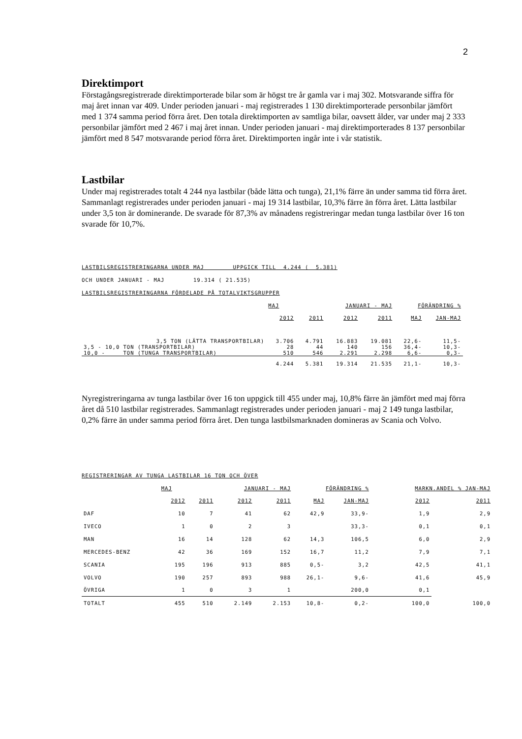2
Direktimport
Förstagångsregistrerade direktimporterade bilar som är högst tre år gamla var i maj 302. Motsvarande siffra för maj året innan var 409. Under perioden januari - maj registrerades 1 130 direktimporterade personbilar jämfört med 1 374 samma period förra året. Den totala direktimporten av samtliga bilar, oavsett ålder, var under maj 2 333 personbilar jämfört med 2 467 i maj året innan. Under perioden januari - maj direktimporterades 8 137 personbilar jämfört med 8 547 motsvarande period förra året. Direktimporten ingår inte i vår statistik.
Lastbilar
Under maj registrerades totalt 4 244 nya lastbilar (både lätta och tunga), 21,1% färre än under samma tid förra året. Sammanlagt registrerades under perioden januari - maj 19 314 lastbilar, 10,3% färre än förra året. Lätta lastbilar under 3,5 ton är dominerande. De svarade för 87,3% av månadens registreringar medan tunga lastbilar över 16 ton svarade för 10,7%.
LASTBILSREGISTRERINGARNA UNDER MAJ UPPGICK TILL 4.244 ( 5.381)
OCH UNDER JANUARI - MAJ 19.314 ( 21.535)
LASTBILSREGISTRERINGARNA FÖRDELADE PÅ TOTALVIKTSGRUPPER
| | MAJ | | JANUARI - MAJ | | FÖRÄNDRING % | |
| --- | --- | --- | --- | --- | --- | --- |
| | 2012 | 2011 | 2012 | 2011 | MAJ | JAN-MAJ |
| 3,5 TON (LÄTTA TRANSPORTBILAR) | 3.706 | 4.791 | 16.883 | 19.081 | 22,6- | 11,5- |
| 3,5 - 10,0 TON (TRANSPORTBILAR) | 28 | 44 | 140 | 156 | 36,4- | 10,3- |
| 10,0 - TON (TUNGA TRANSPORTBILAR) | 510 | 546 | 2.291 | 2.298 | 6,6- | 0,3- |
| | 4.244 | 5.381 | 19.314 | 21.535 | 21,1- | 10,3- |
Nyregistreringarna av tunga lastbilar över 16 ton uppgick till 455 under maj, 10,8% färre än jämfört med maj förra året då 510 lastbilar registrerades. Sammanlagt registrerades under perioden januari - maj 2 149 tunga lastbilar, 0,2% färre än under samma period förra året. Den tunga lastbilsmarknaden domineras av Scania och Volvo.
REGISTRERINGAR AV TUNGA LASTBILAR 16 TON OCH ÖVER
| | MAJ | | JANUARI - MAJ | | FÖRÄNDRING % | | MARKN.ANDEL % JAN-MAJ | |
| --- | --- | --- | --- | --- | --- | --- | --- | --- |
| | 2012 | 2011 | 2012 | 2011 | MAJ | JAN-MAJ | 2012 | 2011 |
| DAF | 10 | 7 | 41 | 62 | 42,9 | 33,9- | 1,9 | 2,9 |
| IVECO | 1 | 0 | 2 | 3 | | 33,3- | 0,1 | 0,1 |
| MAN | 16 | 14 | 128 | 62 | 14,3 | 106,5 | 6,0 | 2,9 |
| MERCEDES-BENZ | 42 | 36 | 169 | 152 | 16,7 | 11,2 | 7,9 | 7,1 |
| SCANIA | 195 | 196 | 913 | 885 | 0,5- | 3,2 | 42,5 | 41,1 |
| VOLVO | 190 | 257 | 893 | 988 | 26,1- | 9,6- | 41,6 | 45,9 |
| ÖVRIGA | 1 | 0 | 3 | 1 | | 200,0 | 0,1 | |
| TOTALT | 455 | 510 | 2.149 | 2.153 | 10,8- | 0,2- | 100,0 | 100,0 |